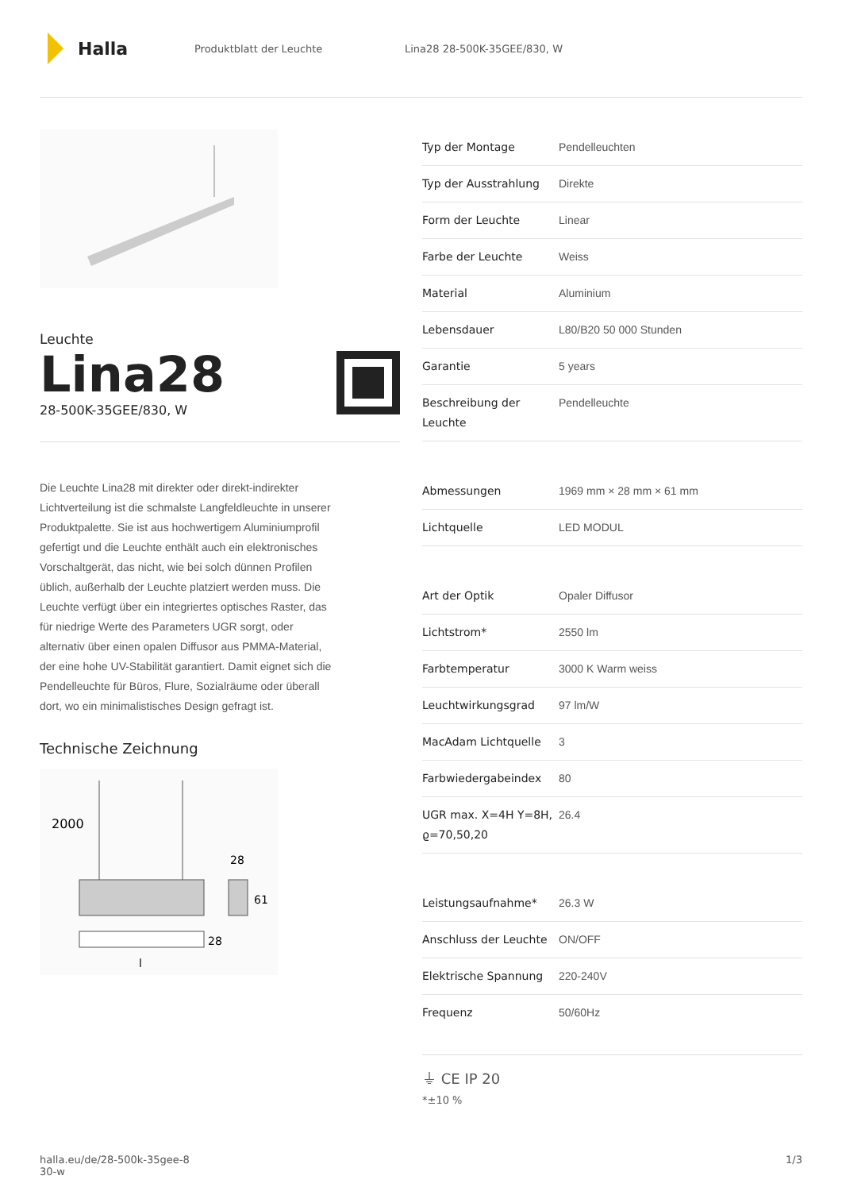Halla
Produktblatt der Leuchte Lina28 28-500K-35GEE/830, W
Leuchte
Lina28
28-500K-35GEE/830, W
Die Leuchte Lina28 mit direkter oder direkt-indirekter Lichtverteilung ist die schmalste Langfeldleuchte in unserer Produktpalette. Sie ist aus hochwertigem Aluminiumprofil gefertigt und die Leuchte enthält auch ein elektronisches Vorschaltgerät, das nicht, wie bei solch dünnen Profilen üblich, außerhalb der Leuchte platziert werden muss. Die Leuchte verfügt über ein integriertes optisches Raster, das für niedrige Werte des Parameters UGR sorgt, oder alternativ über einen opalen Diffusor aus PMMA-Material, der eine hohe UV-Stabilität garantiert. Damit eignet sich die Pendelleuchte für Büros, Flure, Sozialräume oder überall dort, wo ein minimalistisches Design gefragt ist.
Technische Zeichnung
2000
28
61
28
l
| Typ der Montage | Pendelleuchten |
| Typ der Ausstrahlung | Direkte |
| Form der Leuchte | Linear |
| Farbe der Leuchte | Weiss |
| Material | Aluminium |
| Lebensdauer | L80/B20 50 000 Stunden |
| Garantie | 5 years |
| Beschreibung der Leuchte | Pendelleuchte |
| Abmessungen | 1969 mm × 28 mm × 61 mm |
| Lichtquelle | LED MODUL |
| Art der Optik | Opaler Diffusor |
| Lichtstrom* | 2550 lm |
| Farbtemperatur | 3000 K Warm weiss |
| Leuchtwirkungsgrad | 97 lm/W |
| MacAdam Lichtquelle | 3 |
| Farbwiedergabeindex | 80 |
| UGR max. X=4H Y=8H, ϱ=70,50,20 | 26.4 |
| Leistungsaufnahme* | 26.3 W |
| Anschluss der Leuchte | ON/OFF |
| Elektrische Spannung | 220-240V |
| Frequenz | 50/60Hz |
⏚ CE IP 20
*±10 %
halla.eu/de/28-500k-35gee-8
30-w
1/3